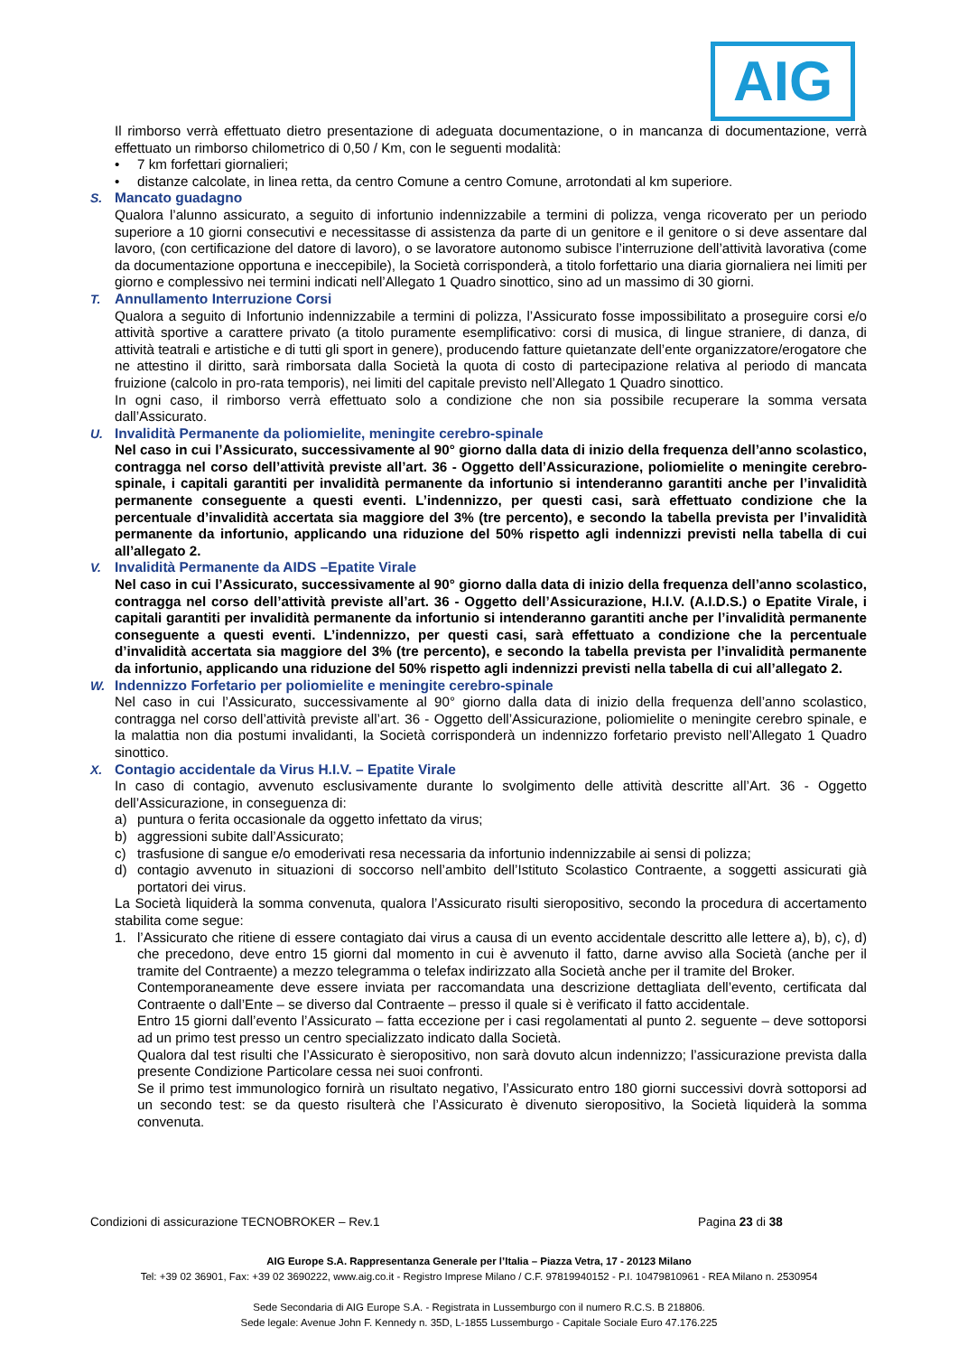AIG
Il rimborso verrà effettuato dietro presentazione di adeguata documentazione, o in mancanza di documentazione, verrà effettuato un rimborso chilometrico di 0,50 / Km, con le seguenti modalità:
• 7 km forfettari giornalieri;
• distanze calcolate, in linea retta, da centro Comune a centro Comune, arrotondati al km superiore.
S. Mancato guadagno
Qualora l’alunno assicurato, a seguito di infortunio indennizzabile a termini di polizza, venga ricoverato per un periodo superiore a 10 giorni consecutivi e necessitasse di assistenza da parte di un genitore e il genitore o si deve assentare dal lavoro, (con certificazione del datore di lavoro), o se lavoratore autonomo subisce l’interruzione dell’attività lavorativa (come da documentazione opportuna e ineccepibile), la Società corrisponderà, a titolo forfettario una diaria giornaliera nei limiti per giorno e complessivo nei termini indicati nell’Allegato 1 Quadro sinottico, sino ad un massimo di 30 giorni.
T. Annullamento Interruzione Corsi
Qualora a seguito di Infortunio indennizzabile a termini di polizza, l’Assicurato fosse impossibilitato a proseguire corsi e/o attività sportive a carattere privato (a titolo puramente esemplificativo: corsi di musica, di lingue straniere, di danza, di attività teatrali e artistiche e di tutti gli sport in genere), producendo fatture quietanzate dell’ente organizzatore/erogatore che ne attestino il diritto, sarà rimborsata dalla Società la quota di costo di partecipazione relativa al periodo di mancata fruizione (calcolo in pro-rata temporis), nei limiti del capitale previsto nell’Allegato 1 Quadro sinottico.
In ogni caso, il rimborso verrà effettuato solo a condizione che non sia possibile recuperare la somma versata dall’Assicurato.
U. Invalidità Permanente da poliomielite, meningite cerebro-spinale
Nel caso in cui l’Assicurato, successivamente al 90° giorno dalla data di inizio della frequenza dell’anno scolastico, contragga nel corso dell’attività previste all’art. 36 - Oggetto dell’Assicurazione, poliomielite o meningite cerebro-spinale, i capitali garantiti per invalidità permanente da infortunio si intenderanno garantiti anche per l’invalidità permanente conseguente a questi eventi. L’indennizzo, per questi casi, sarà effettuato condizione che la percentuale d’invalidità accertata sia maggiore del 3% (tre percento), e secondo la tabella prevista per l’invalidità permanente da infortunio, applicando una riduzione del 50% rispetto agli indennizzi previsti nella tabella di cui all’allegato 2.
V. Invalidità Permanente da AIDS –Epatite Virale
Nel caso in cui l’Assicurato, successivamente al 90° giorno dalla data di inizio della frequenza dell’anno scolastico, contragga nel corso dell’attività previste all’art. 36 - Oggetto dell’Assicurazione, H.I.V. (A.I.D.S.) o Epatite Virale, i capitali garantiti per invalidità permanente da infortunio si intenderanno garantiti anche per l’invalidità permanente conseguente a questi eventi. L’indennizzo, per questi casi, sarà effettuato a condizione che la percentuale d’invalidità accertata sia maggiore del 3% (tre percento), e secondo la tabella prevista per l’invalidità permanente da infortunio, applicando una riduzione del 50% rispetto agli indennizzi previsti nella tabella di cui all’allegato 2.
W. Indennizzo Forfetario per poliomielite e meningite cerebro-spinale
Nel caso in cui l’Assicurato, successivamente al 90° giorno dalla data di inizio della frequenza dell’anno scolastico, contragga nel corso dell’attività previste all’art. 36 - Oggetto dell’Assicurazione, poliomielite o meningite cerebro spinale, e la malattia non dia postumi invalidanti, la Società corrisponderà un indennizzo forfetario previsto nell’Allegato 1 Quadro sinottico.
X. Contagio accidentale da Virus H.I.V. – Epatite Virale
In caso di contagio, avvenuto esclusivamente durante lo svolgimento delle attività descritte all’Art. 36 - Oggetto dell’Assicurazione, in conseguenza di:
a) puntura o ferita occasionale da oggetto infettato da virus;
b) aggressioni subite dall’Assicurato;
c) trasfusione di sangue e/o emoderivati resa necessaria da infortunio indennizzabile ai sensi di polizza;
d) contagio avvenuto in situazioni di soccorso nell’ambito dell’Istituto Scolastico Contraente, a soggetti assicurati già portatori dei virus.
La Società liquiderà la somma convenuta, qualora l’Assicurato risulti sieropositivo, secondo la procedura di accertamento stabilita come segue:
1. l’Assicurato che ritiene di essere contagiato dai virus a causa di un evento accidentale descritto alle lettere a), b), c), d) che precedono, deve entro 15 giorni dal momento in cui è avvenuto il fatto, darne avviso alla Società (anche per il tramite del Contraente) a mezzo telegramma o telefax indirizzato alla Società anche per il tramite del Broker.
Contemporaneamente deve essere inviata per raccomandata una descrizione dettagliata dell’evento, certificata dal Contraente o dall’Ente – se diverso dal Contraente – presso il quale si è verificato il fatto accidentale.
Entro 15 giorni dall’evento l’Assicurato – fatta eccezione per i casi regolamentati al punto 2. seguente – deve sottoporsi ad un primo test presso un centro specializzato indicato dalla Società.
Qualora dal test risulti che l’Assicurato è sieropositivo, non sarà dovuto alcun indennizzo; l’assicurazione prevista dalla presente Condizione Particolare cessa nei suoi confronti.
Se il primo test immunologico fornirà un risultato negativo, l’Assicurato entro 180 giorni successivi dovrà sottoporsi ad un secondo test: se da questo risulterà che l’Assicurato è divenuto sieropositivo, la Società liquiderà la somma convenuta.
Condizioni di assicurazione TECNOBROKER – Rev.1 Pagina 23 di 38
AIG Europe S.A. Rappresentanza Generale per l’Italia – Piazza Vetra, 17 - 20123 Milano
Tel: +39 02 36901, Fax: +39 02 3690222, www.aig.co.it - Registro Imprese Milano / C.F. 97819940152 - P.I. 10479810961 - REA Milano n. 2530954
Sede Secondaria di AIG Europe S.A. - Registrata in Lussemburgo con il numero R.C.S. B 218806.
Sede legale: Avenue John F. Kennedy n. 35D, L-1855 Lussemburgo - Capitale Sociale Euro 47.176.225